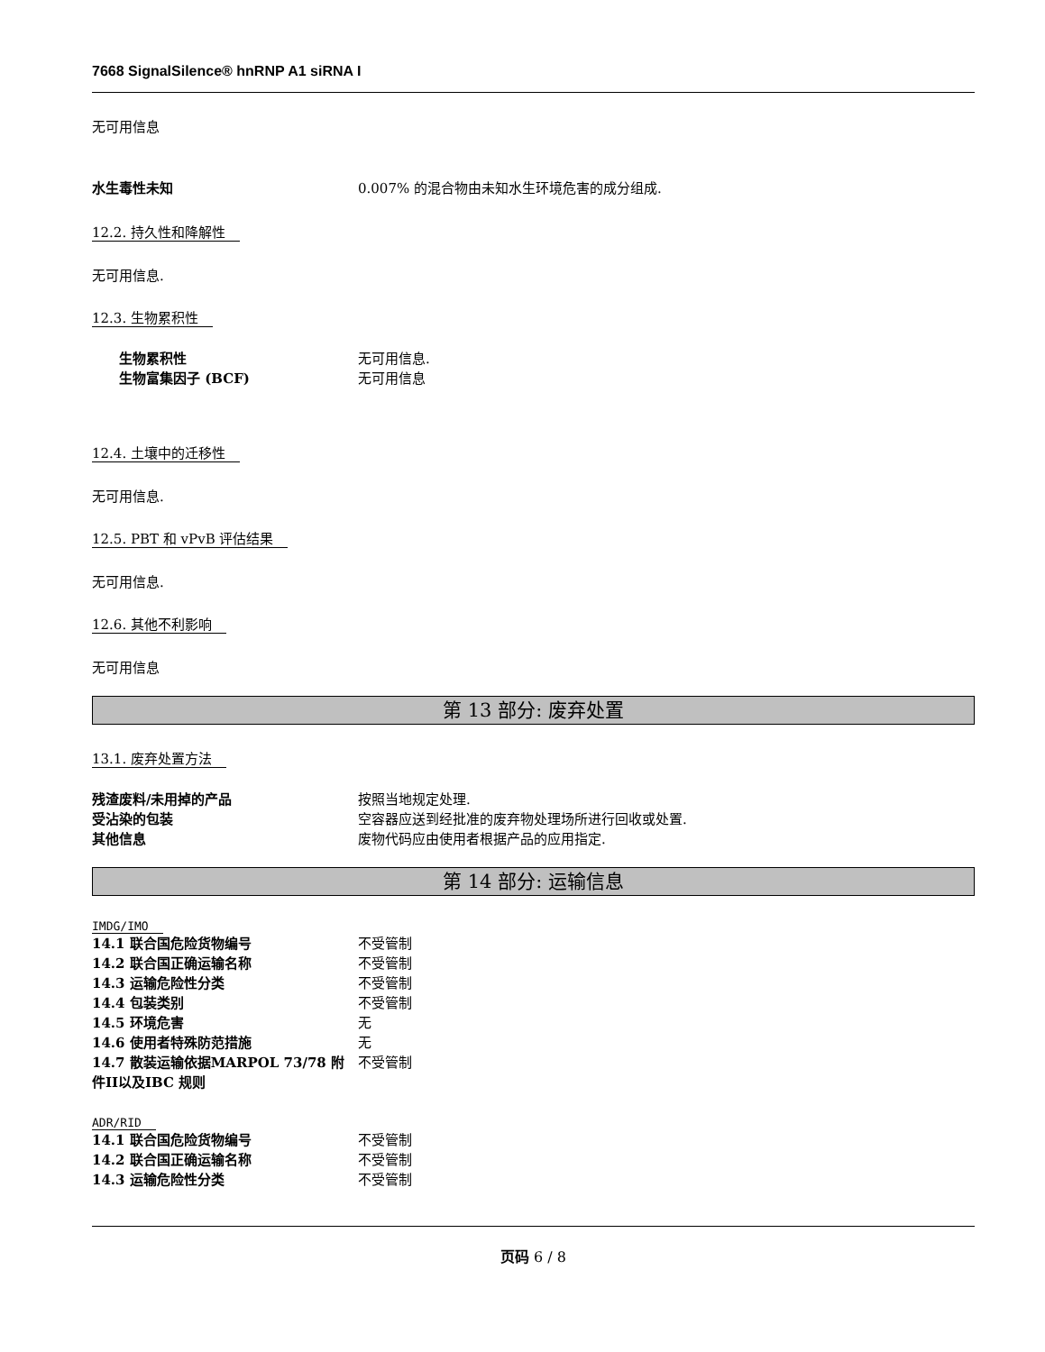7668 SignalSilence® hnRNP A1 siRNA I
无可用信息
水生毒性未知 0.007% 的混合物由未知水生环境危害的成分组成.
12.2. 持久性和降解性
无可用信息.
12.3. 生物累积性
生物累积性 无可用信息.
生物富集因子 (BCF) 无可用信息
12.4. 土壤中的迁移性
无可用信息.
12.5. PBT 和 vPvB 评估结果
无可用信息.
12.6. 其他不利影响
无可用信息
第 13 部分: 废弃处置
13.1. 废弃处置方法
残渣废料/未用掉的产品 按照当地规定处理.
受沾染的包装 空容器应送到经批准的废弃物处理场所进行回收或处置.
其他信息 废物代码应由使用者根据产品的应用指定.
第 14 部分: 运输信息
IMDG/IMO
14.1 联合国危险货物编号 不受管制
14.2 联合国正确运输名称 不受管制
14.3 运输危险性分类 不受管制
14.4 包装类别 不受管制
14.5 环境危害 无
14.6 使用者特殊防范措施 无
14.7 散装运输依据MARPOL 73/78 附件II以及IBC 规则
不受管制
ADR/RID
14.1 联合国危险货物编号 不受管制
14.2 联合国正确运输名称 不受管制
14.3 运输危险性分类 不受管制
页码 6 / 8